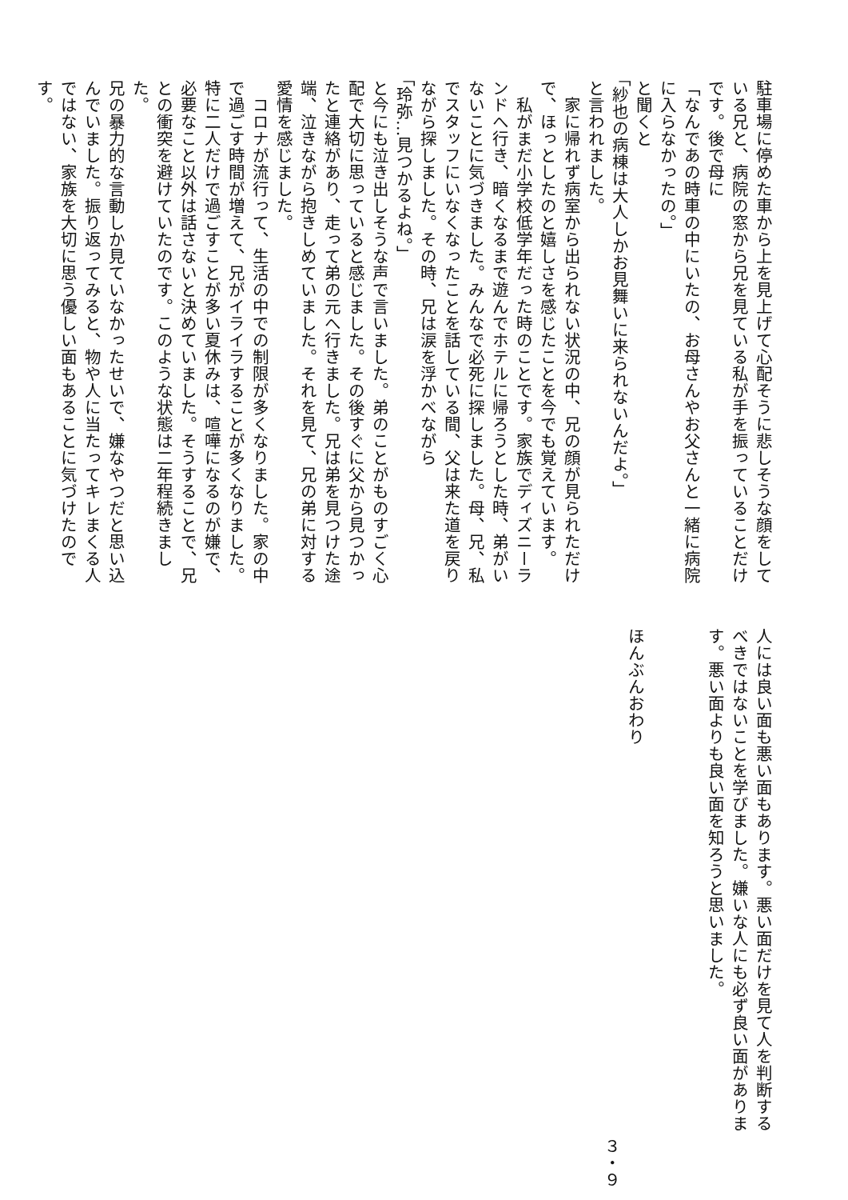駐車場に停めた車から上を見上げて心配そうに悲しそうな顔をして
いる兄と、病院の窓から兄を見ている私が手を振っていることだけ
です。後で母に
「なんであの時車の中にいたの、お母さんやお父さんと一緒に病院
に入らなかったの。」
と聞くと
「紗也の病棟は大人しかお見舞いに来られないんだよ。」
と言われました。
　家に帰れず病室から出られない状況の中、兄の顔が見られただけ
で、ほっとしたのと嬉しさを感じたことを今でも覚えています。
　私がまだ小学校低学年だった時のことです。家族でディズニーラ
ンドへ行き、暗くなるまで遊んでホテルに帰ろうとした時、弟がい
ないことに気づきました。みんなで必死に探しました。母、兄、私
でスタッフにいなくなったことを話している間、父は来た道を戻り
ながら探しました。その時、兄は涙を浮かべながら
「玲弥…見つかるよね。」
と今にも泣き出しそうな声で言いました。弟のことがものすごく心
配で大切に思っていると感じました。その後すぐに父から見つかっ
たと連絡があり、走って弟の元へ行きました。兄は弟を見つけた途
端、泣きながら抱きしめていました。それを見て、兄の弟に対する
愛情を感じました。
　コロナが流行って、生活の中での制限が多くなりました。家の中
で過ごす時間が増えて、兄がイライラすることが多くなりました。
特に二人だけで過ごすことが多い夏休みは、喧嘩になるのが嫌で、
必要なこと以外は話さないと決めていました。そうすることで、兄
との衝突を避けていたのです。このような状態は二年程続きました。
兄の暴力的な言動しか見ていなかったせいで、嫌なやつだと思い込
んでいました。振り返ってみると、物や人に当たってキレまくる人
ではない、家族を大切に思う優しい面もあることに気づけたのです。
人には良い面も悪い面もあります。悪い面だけを見て人を判断する
べきではないことを学びました。嫌いな人にも必ず良い面がありま
す。悪い面よりも良い面を知ろうと思いました。
ほんぶんおわり
３・９